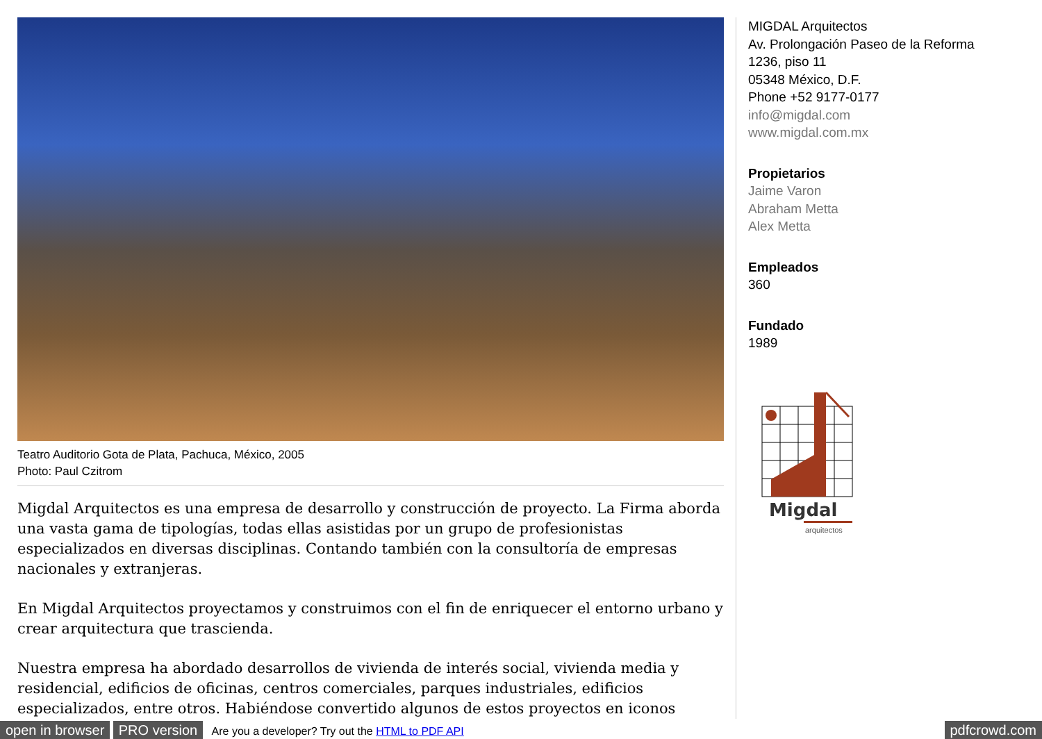Teatro Auditorio Gota de Plata, Pachuca, México, 2005
Photo: Paul Czitrom
Migdal Arquitectos es una empresa de desarrollo y construcción de proyecto. La Firma aborda una vasta gama de tipologías, todas ellas asistidas por un grupo de profesionistas especializados en diversas disciplinas. Contando también con la consultoría de empresas nacionales y extranjeras.
En Migdal Arquitectos proyectamos y construimos con el fin de enriquecer el entorno urbano y crear arquitectura que trascienda.
Nuestra empresa ha abordado desarrollos de vivienda de interés social, vivienda media y residencial, edificios de oficinas, centros comerciales, parques industriales, edificios especializados, entre otros. Habiéndose convertido algunos de estos proyectos en iconos
MIGDAL Arquitectos
Av. Prolongación Paseo de la Reforma
1236, piso 11
05348 México, D.F.
Phone +52 9177-0177
info@migdal.com
www.migdal.com.mx
Propietarios
Jaime Varon
Abraham Metta
Alex Metta
Empleados
360
Fundado
1989
Migdal
arquitectos
open in browser PRO version Are you a developer? Try out the HTML to PDF API pdfcrowd.com